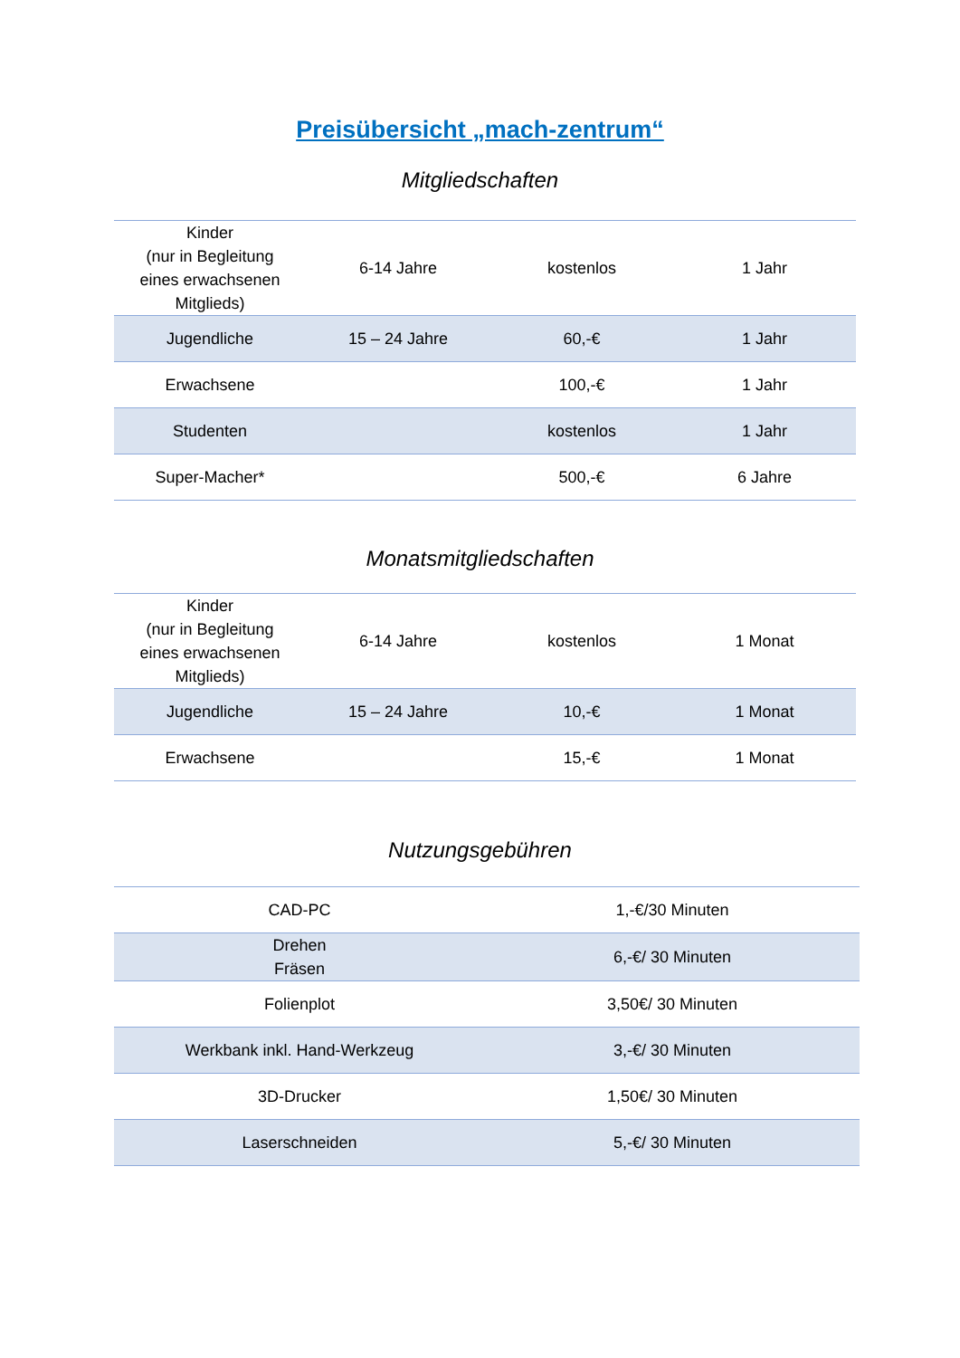Preisübersicht „mach-zentrum“
Mitgliedschaften
| Kinder (nur in Begleitung eines erwachsenen Mitglieds) | 6-14 Jahre | kostenlos | 1 Jahr |
| Jugendliche | 15 – 24 Jahre | 60,-€ | 1 Jahr |
| Erwachsene | | 100,-€ | 1 Jahr |
| Studenten | | kostenlos | 1 Jahr |
| Super-Macher* | | 500,-€ | 6 Jahre |
Monatsmitgliedschaften
| Kinder (nur in Begleitung eines erwachsenen Mitglieds) | 6-14 Jahre | kostenlos | 1 Monat |
| Jugendliche | 15 – 24 Jahre | 10,-€ | 1 Monat |
| Erwachsene | | 15,-€ | 1 Monat |
Nutzungsgebühren
| CAD-PC | 1,-€/30 Minuten |
| Drehen Fräsen | 6,-€/ 30 Minuten |
| Folienplot | 3,50€/ 30 Minuten |
| Werkbank inkl. Hand-Werkzeug | 3,-€/ 30 Minuten |
| 3D-Drucker | 1,50€/ 30 Minuten |
| Laserschneiden | 5,-€/ 30 Minuten |